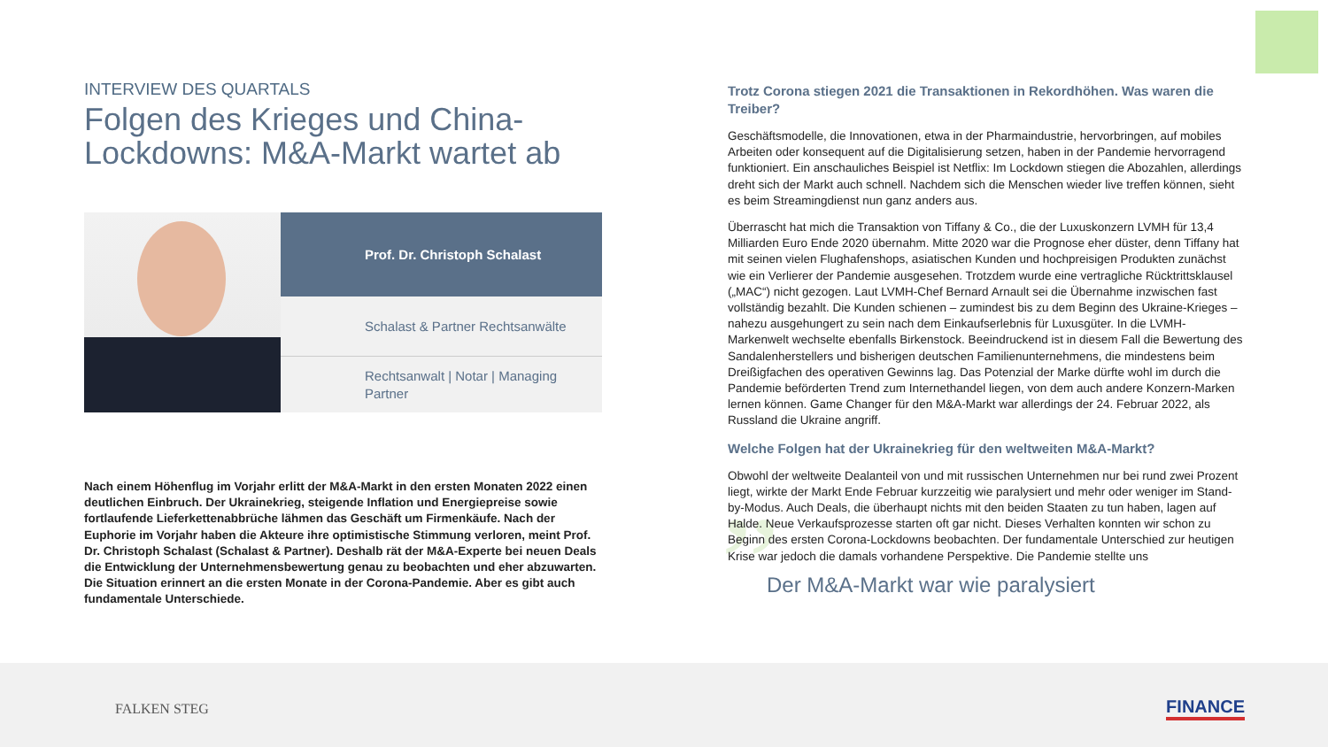INTERVIEW DES QUARTALS
Folgen des Krieges und China-Lockdowns: M&A-Markt wartet ab
Prof. Dr. Christoph Schalast
Schalast & Partner Rechtsanwälte
Rechtsanwalt | Notar | Managing Partner
Nach einem Höhenflug im Vorjahr erlitt der M&A-Markt in den ersten Monaten 2022 einen deutlichen Einbruch. Der Ukrainekrieg, steigende Inflation und Energiepreise sowie fortlaufende Lieferkettenabbrüche lähmen das Geschäft um Firmenkäufe. Nach der Euphorie im Vorjahr haben die Akteure ihre optimistische Stimmung verloren, meint Prof. Dr. Christoph Schalast (Schalast & Partner). Deshalb rät der M&A-Experte bei neuen Deals die Entwicklung der Unternehmensbewertung genau zu beobachten und eher abzuwarten. Die Situation erinnert an die ersten Monate in der Corona-Pandemie. Aber es gibt auch fundamentale Unterschiede.
Trotz Corona stiegen 2021 die Transaktionen in Rekordhöhen. Was waren die Treiber?
Geschäftsmodelle, die Innovationen, etwa in der Pharmaindustrie, hervorbringen, auf mobiles Arbeiten oder konsequent auf die Digitalisierung setzen, haben in der Pandemie hervorragend funktioniert. Ein anschauliches Beispiel ist Netflix: Im Lockdown stiegen die Abozahlen, allerdings dreht sich der Markt auch schnell. Nachdem sich die Menschen wieder live treffen können, sieht es beim Streamingdienst nun ganz anders aus.
Überrascht hat mich die Transaktion von Tiffany & Co., die der Luxuskonzern LVMH für 13,4 Milliarden Euro Ende 2020 übernahm. Mitte 2020 war die Prognose eher düster, denn Tiffany hat mit seinen vielen Flughafenshops, asiatischen Kunden und hochpreisigen Produkten zunächst wie ein Verlierer der Pandemie ausgesehen. Trotzdem wurde eine vertragliche Rücktrittsklausel („MAC“) nicht gezogen. Laut LVMH-Chef Bernard Arnault sei die Übernahme inzwischen fast vollständig bezahlt. Die Kunden schienen – zumindest bis zu dem Beginn des Ukraine-Krieges – nahezu ausgehungert zu sein nach dem Einkaufserlebnis für Luxusgüter. In die LVMH-Markenwelt wechselte ebenfalls Birkenstock. Beeindruckend ist in diesem Fall die Bewertung des Sandalenherstellers und bisherigen deutschen Familienunternehmens, die mindestens beim Dreißigfachen des operativen Gewinns lag. Das Potenzial der Marke dürfte wohl im durch die Pandemie beförderten Trend zum Internethandel liegen, von dem auch andere Konzern-Marken lernen können. Game Changer für den M&A-Markt war allerdings der 24. Februar 2022, als Russland die Ukraine angriff.
Welche Folgen hat der Ukrainekrieg für den weltweiten M&A-Markt?
Obwohl der weltweite Dealanteil von und mit russischen Unternehmen nur bei rund zwei Prozent liegt, wirkte der Markt Ende Februar kurzzeitig wie paralysiert und mehr oder weniger im Stand-by-Modus. Auch Deals, die überhaupt nichts mit den beiden Staaten zu tun haben, lagen auf Halde. Neue Verkaufsprozesse starten oft gar nicht. Dieses Verhalten konnten wir schon zu Beginn des ersten Corona-Lockdowns beobachten. Der fundamentale Unterschied zur heutigen Krise war jedoch die damals vorhandene Perspektive. Die Pandemie stellte uns
” Der M&A-Markt war wie paralysiert
FALKEN STEG FINANCE